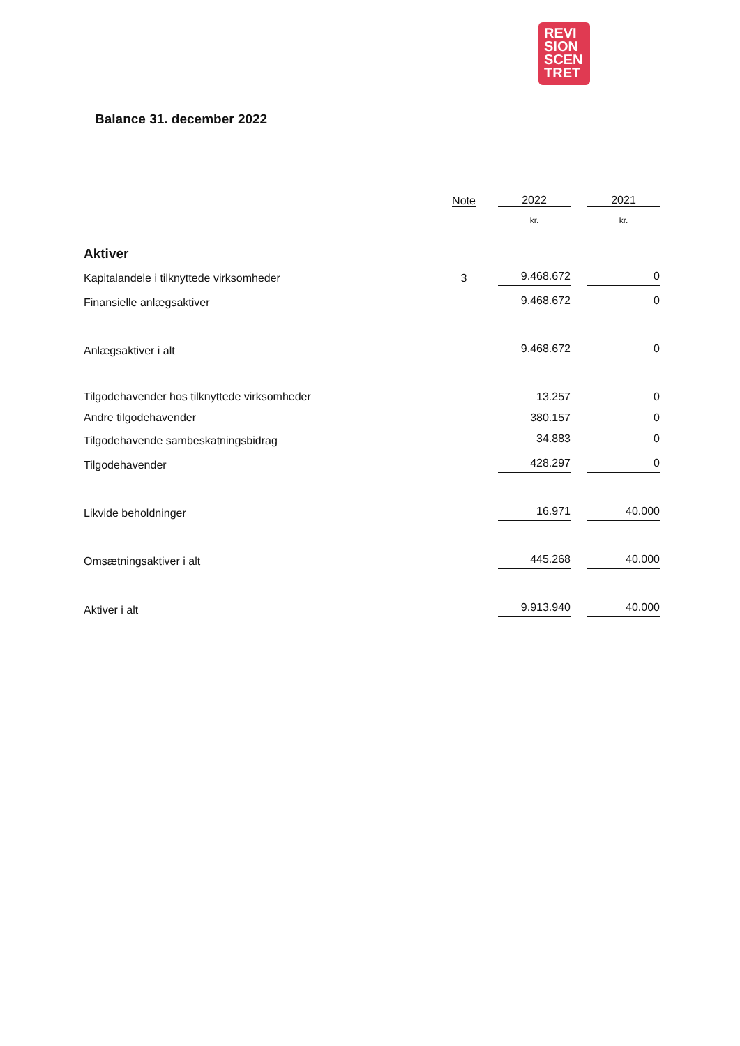REVI
SION
SCEN
TRET
Balance 31. december 2022
| | Note | 2022 | 2021 |
| --- | --- | --- | --- |
| | | kr. | kr. |
| Aktiver | | | |
| Kapitalandele i tilknyttede virksomheder | 3 | 9.468.672 | 0 |
| Finansielle anlægsaktiver | | 9.468.672 | 0 |
| Anlægsaktiver i alt | | 9.468.672 | 0 |
| Tilgodehavender hos tilknyttede virksomheder | | 13.257 | 0 |
| Andre tilgodehavender | | 380.157 | 0 |
| Tilgodehavende sambeskatningsbidrag | | 34.883 | 0 |
| Tilgodehavender | | 428.297 | 0 |
| Likvide beholdninger | | 16.971 | 40.000 |
| Omsætningsaktiver i alt | | 445.268 | 40.000 |
| Aktiver i alt | | 9.913.940 | 40.000 |